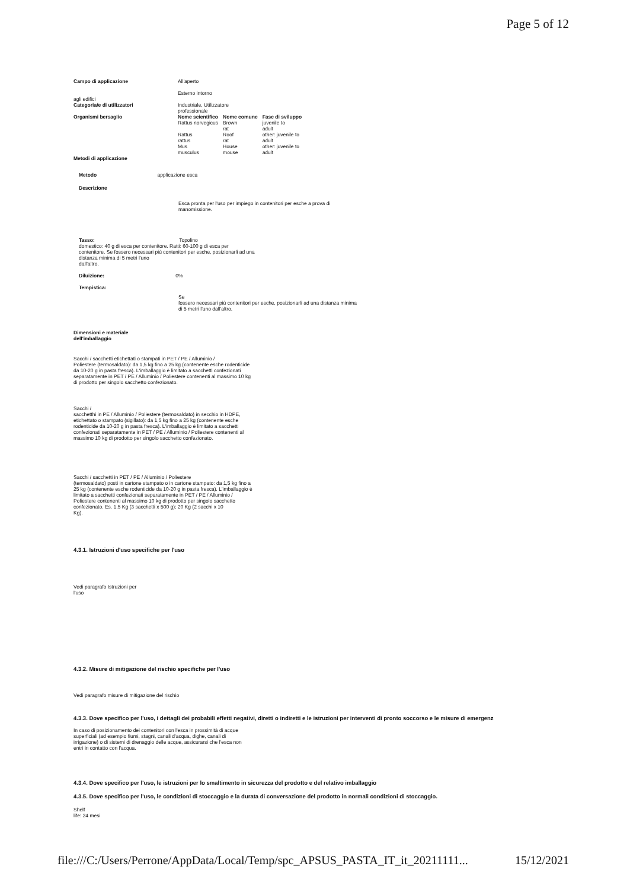Page 5 of 12
| Campo di applicazione | All'aperto Esterno intorno | | |
| agli edifici | | | |
| Categoria/e di utilizzatori | Industriale, Utilizzatore professionale | | |
| Organismi bersaglio | Nome scientifico Rattus norvegicus Rattus rattus Mus musculus | Nome comune Brown rat Roof rat House mouse | Fase di sviluppo juvenile to adult other: juvenile to adult other: juvenile to adult |
| Metodi di applicazione | | | |
Metodo applicazione esca
Descrizione
Esca pronta per l'uso per impiego in contenitori per esche a prova di
manomissione.
Tasso: Topolino
domestico: 40 g di esca per contenitore. Ratti: 60-100 g di esca per
contenitore. Se fossero necessari più contenitori per esche, posizionarli ad una
distanza minima di 5 metri l'uno
dall'altro.
Diluizione: 0%
Tempistica:
Se
fossero necessari più contenitori per esche, posizionarli ad una distanza minima
di 5 metri l'uno dall'altro.
Dimensioni e materiale
dell'imballaggio
Sacchi / sacchetti etichettati o stampati in PET / PE / Alluminio /
Poliestere (termosaldato): da 1,5 kg fino a 25 kg (contenente esche rodenticide
da 10-20 g in pasta fresca). L'imballaggio è limitato a sacchetti confezionati
separatamente in PET / PE / Alluminio / Poliestere contenenti al massimo 10 kg
di prodotto per singolo sacchetto confezionato.
Sacchi /
sacchetthi in PE / Alluminio / Poliestere (termosaldato) in secchio in HDPE,
etichettato o stampato (sigillato): da 1,5 kg fino a 25 kg (contenente esche
rodenticide da 10-20 g in pasta fresca). L'imballaggio è limitato a sacchetti
confezionati separatamente in PET / PE / Alluminio / Poliestere contenenti al
massimo 10 kg di prodotto per singolo sacchetto confezionato.
Sacchi / sacchetti in PET / PE / Alluminio / Poliestere
(termosaldato) posti in cartone stampato o in cartone stampato: da 1,5 kg fino a
25 kg (contenente esche rodenticide da 10-20 g in pasta fresca). L'imballaggio è
limitato a sacchetti confezionati separatamente in PET / PE / Alluminio /
Poliestere contenenti al massimo 10 kg di prodotto per singolo sacchetto
confezionato. Es. 1,5 Kg (3 sacchetti x 500 g); 20 Kg (2 sacchi x 10
Kg).
4.3.1. Istruzioni d'uso specifiche per l'uso
Vedi paragrafo Istruzioni per
l'uso
4.3.2. Misure di mitigazione del rischio specifiche per l'uso
Vedi paragrafo misure di mitigazione del rischio
4.3.3. Dove specifico per l'uso, i dettagli dei probabili effetti negativi, diretti o indiretti e le istruzioni per interventi di pronto soccorso e le misure di emergenz
In caso di posizionamento dei contenitori con l'esca in prossimità di acque
superficiali (ad esempio fiumi, stagni, canali d'acqua, dighe, canali di
irrigazione) o di sistemi di drenaggio delle acque, assicurarsi che l'esca non
entri in contatto con l'acqua.
4.3.4. Dove specifico per l'uso, le istruzioni per lo smaltimento in sicurezza del prodotto e del relativo imballaggio
4.3.5. Dove specifico per l'uso, le condizioni di stoccaggio e la durata di conversazione del prodotto in normali condizioni di stoccaggio.
Shelf
life: 24 mesi
file:///C:/Users/Perrone/AppData/Local/Temp/spc_APSUS_PASTA_IT_it_20211111... 15/12/2021